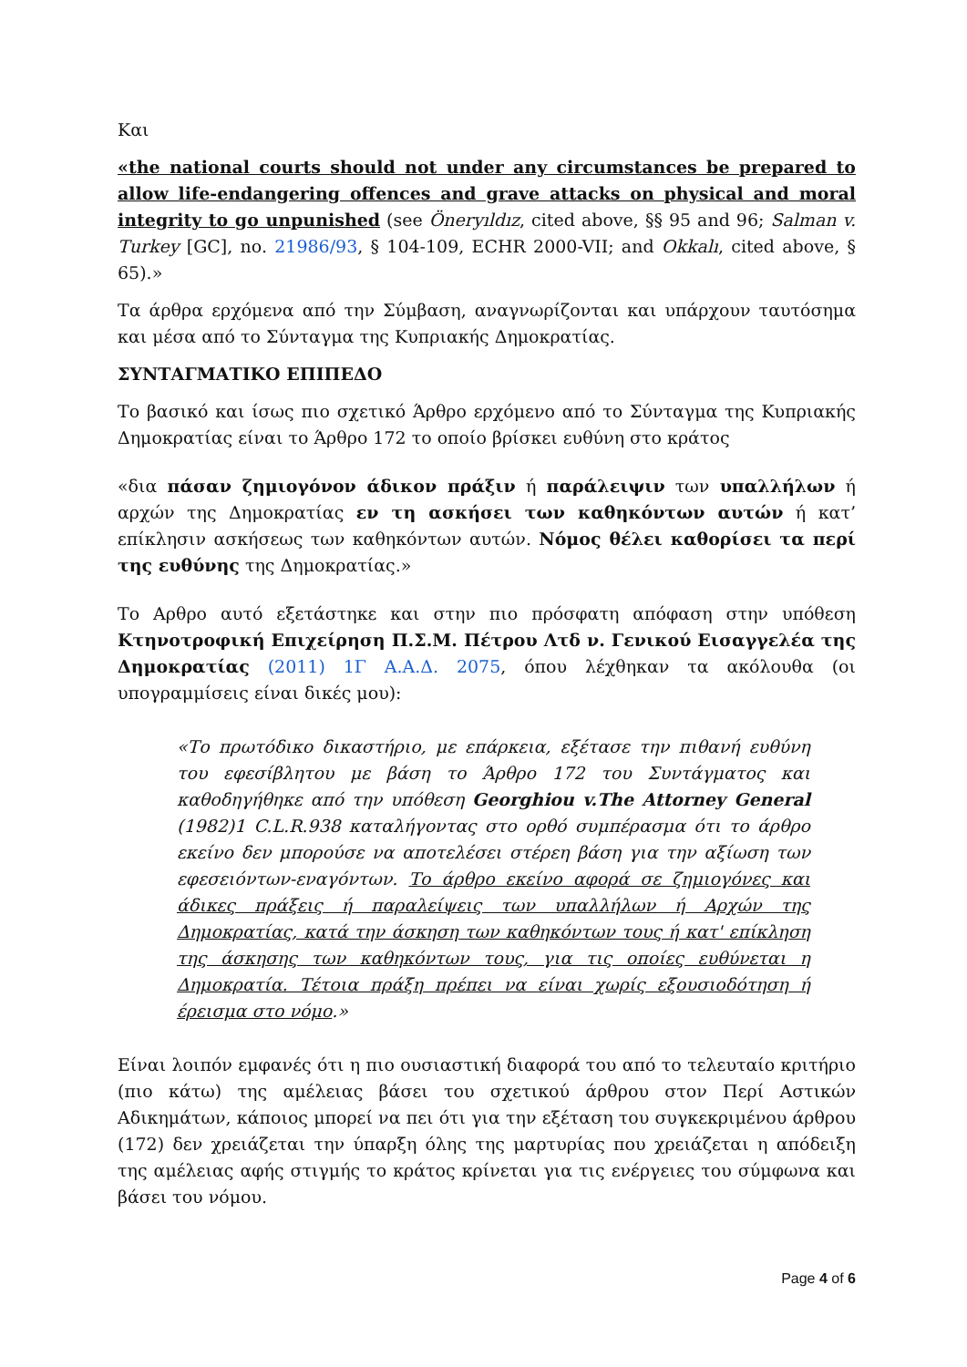Και
«the national courts should not under any circumstances be prepared to allow life-endangering offences and grave attacks on physical and moral integrity to go unpunished (see Öneryıldız, cited above, §§ 95 and 96; Salman v. Turkey [GC], no. 21986/93, § 104-109, ECHR 2000-VII; and Okkalı, cited above, § 65).»
Τα άρθρα ερχόμενα από την Σύμβαση, αναγνωρίζονται και υπάρχουν ταυτόσημα και μέσα από το Σύνταγμα της Κυπριακής Δημοκρατίας.
ΣΥΝΤΑΓΜΑΤΙΚΟ ΕΠΙΠΕΔΟ
Το βασικό και ίσως πιο σχετικό Άρθρο ερχόμενο από το Σύνταγμα της Κυπριακής Δημοκρατίας είναι το Άρθρο 172 το οποίο βρίσκει ευθύνη στο κράτος
«δια πάσαν ζημιογόνον άδικον πράξιν ή παράλειψιν των υπαλλήλων ή αρχών της Δημοκρατίας εν τη ασκήσει των καθηκόντων αυτών ή κατ’ επίκλησιν ασκήσεως των καθηκόντων αυτών. Νόμος θέλει καθορίσει τα περί της ευθύνης της Δημοκρατίας.»
Το Αρθρο αυτό εξετάστηκε και στην πιο πρόσφατη απόφαση στην υπόθεση Κτηνοτροφική Επιχείρηση Π.Σ.Μ. Πέτρου Λτδ ν. Γενικού Εισαγγελέα της Δημοκρατίας (2011) 1Γ Α.Α.Δ. 2075, όπου λέχθηκαν τα ακόλουθα (οι υπογραμμίσεις είναι δικές μου):
«Το πρωτόδικο δικαστήριο, με επάρκεια, εξέτασε την πιθανή ευθύνη του εφεσίβλητου με βάση το Άρθρο 172 του Συντάγματος και καθοδηγήθηκε από την υπόθεση Georghiou v.The Attorney General (1982)1 C.L.R.938 καταλήγοντας στο ορθό συμπέρασμα ότι το άρθρο εκείνο δεν μπορούσε να αποτελέσει στέρεη βάση για την αξίωση των εφεσειόντων-εναγόντων. Το άρθρο εκείνο αφορά σε ζημιογόνες και άδικες πράξεις ή παραλείψεις των υπαλλήλων ή Αρχών της Δημοκρατίας, κατά την άσκηση των καθηκόντων τους ή κατ' επίκληση της άσκησης των καθηκόντων τους, για τις οποίες ευθύνεται η Δημοκρατία. Τέτοια πράξη πρέπει να είναι χωρίς εξουσιοδότηση ή έρεισμα στο νόμο.»
Είναι λοιπόν εμφανές ότι η πιο ουσιαστική διαφορά του από το τελευταίο κριτήριο (πιο κάτω) της αμέλειας βάσει του σχετικού άρθρου στον Περί Αστικών Αδικημάτων, κάποιος μπορεί να πει ότι για την εξέταση του συγκεκριμένου άρθρου (172) δεν χρειάζεται την ύπαρξη όλης της μαρτυρίας που χρειάζεται η απόδειξη της αμέλειας αφής στιγμής το κράτος κρίνεται για τις ενέργειες του σύμφωνα και βάσει του νόμου.
Page 4 of 6